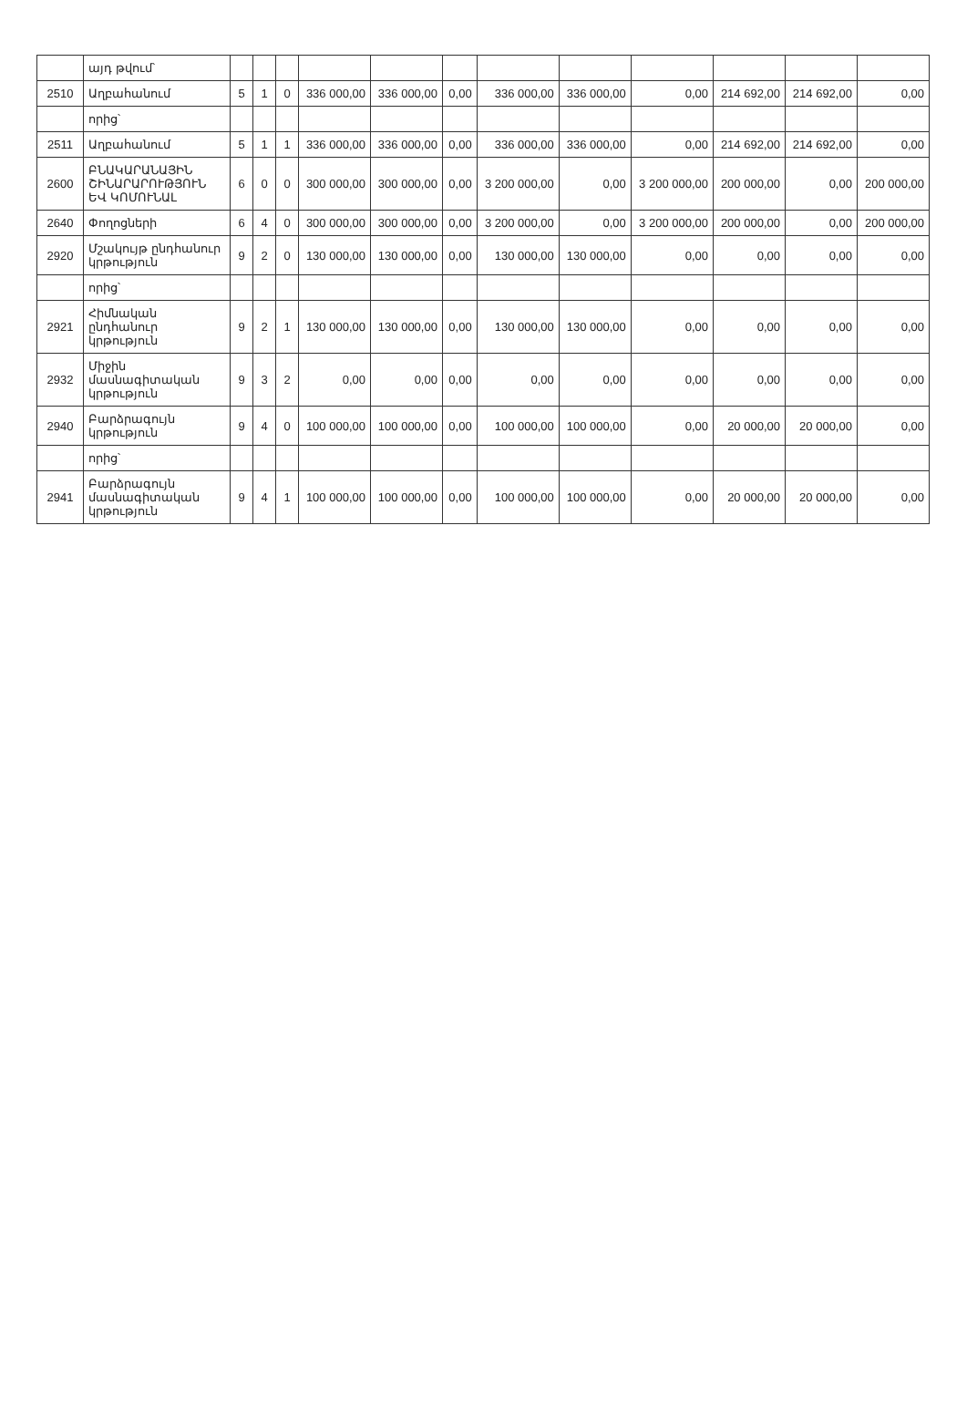| | այդ թվում՝ | | | | | | | | | | | | |
| 2510 | Աղբահանում | 5 | 1 | 0 | 336 000,00 | 336 000,00 | 0,00 | 336 000,00 | 336 000,00 | 0,00 | 214 692,00 | 214 692,00 | 0,00 |
| | որից՝ | | | | | | | | | | | | |
| 2511 | Աղբահանում | 5 | 1 | 1 | 336 000,00 | 336 000,00 | 0,00 | 336 000,00 | 336 000,00 | 0,00 | 214 692,00 | 214 692,00 | 0,00 |
| 2600 | ԲՆԱԿԱՐԱՆԱՅԻՆ ՇԻՆԱՐԱՐՈՒԹՅՈՒՆ ԵՎ ԿՈՄՈՒՆԱԼ | 6 | 0 | 0 | 300 000,00 | 300 000,00 | 0,00 | 3 200 000,00 | 0,00 | 3 200 000,00 | 200 000,00 | 0,00 | 200 000,00 |
| 2640 | Փողոցների | 6 | 4 | 0 | 300 000,00 | 300 000,00 | 0,00 | 3 200 000,00 | 0,00 | 3 200 000,00 | 200 000,00 | 0,00 | 200 000,00 |
| 2920 | Մշակույթ ընդհանուր կրթություն | 9 | 2 | 0 | 130 000,00 | 130 000,00 | 0,00 | 130 000,00 | 130 000,00 | 0,00 | 0,00 | 0,00 | 0,00 |
| | որից՝ | | | | | | | | | | | | |
| 2921 | Հիմնական ընդհանուր կրթություն | 9 | 2 | 1 | 130 000,00 | 130 000,00 | 0,00 | 130 000,00 | 130 000,00 | 0,00 | 0,00 | 0,00 | 0,00 |
| 2932 | Միջին մասնագիտական կրթություն | 9 | 3 | 2 | 0,00 | 0,00 | 0,00 | 0,00 | 0,00 | 0,00 | 0,00 | 0,00 | 0,00 |
| 2940 | Բարձրագույն կրթություն | 9 | 4 | 0 | 100 000,00 | 100 000,00 | 0,00 | 100 000,00 | 100 000,00 | 0,00 | 20 000,00 | 20 000,00 | 0,00 |
| | որից՝ | | | | | | | | | | | | |
| 2941 | Բարձրագույն մասնագիտական կրթություն | 9 | 4 | 1 | 100 000,00 | 100 000,00 | 0,00 | 100 000,00 | 100 000,00 | 0,00 | 20 000,00 | 20 000,00 | 0,00 |